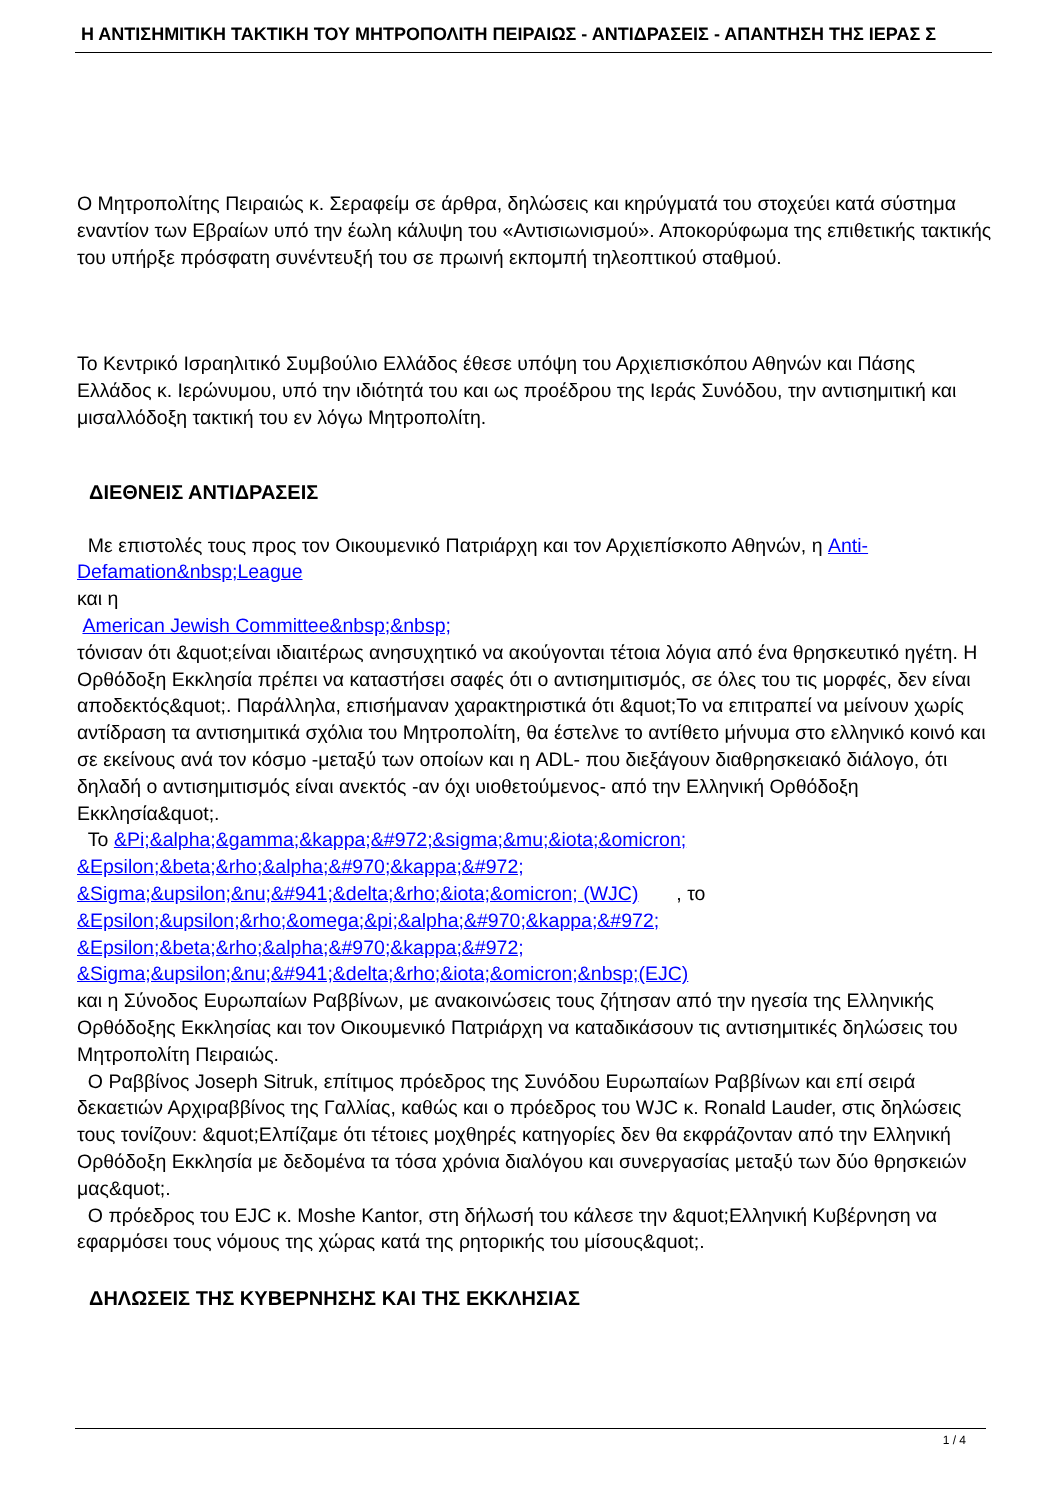Η ΑΝΤΙΣΗΜΙΤΙΚΗ ΤΑΚΤΙΚΗ ΤΟΥ ΜΗΤΡΟΠΟΛΙΤΗ ΠΕΙΡΑΙΩΣ - ΑΝΤΙΔΡΑΣΕΙΣ - ΑΠΑΝΤΗΣΗ ΤΗΣ ΙΕΡΑΣ Σ
Ο Μητροπολίτης Πειραιώς κ. Σεραφείμ σε άρθρα, δηλώσεις και κηρύγματά του στοχεύει κατά σύστημα εναντίον των Εβραίων υπό την έωλη κάλυψη του «Αντισιωνισμού». Αποκορύφωμα της επιθετικής τακτικής του υπήρξε πρόσφατη συνέντευξή του σε πρωινή εκπομπή τηλεοπτικού σταθμού.
Το Κεντρικό Ισραηλιτικό Συμβούλιο Ελλάδος έθεσε υπόψη του Αρχιεπισκόπου Αθηνών και Πάσης Ελλάδος κ. Ιερώνυμου, υπό την ιδιότητά του και ως προέδρου της Ιεράς Συνόδου, την αντισημιτική και μισαλλόδοξη τακτική του εν λόγω Μητροπολίτη.
ΔΙΕΘΝΕΙΣ ΑΝΤΙΔΡΑΣΕΙΣ
Με επιστολές τους προς τον Οικουμενικό Πατριάρχη και τον Αρχιεπίσκοπο Αθηνών, η Anti-Defamation&nbsp;League
και η
American Jewish Committee&nbsp;&nbsp;
τόνισαν ότι &quot;είναι ιδιαιτέρως ανησυχητικό να ακούγονται τέτοια λόγια από ένα θρησκευτικό ηγέτη. Η Ορθόδοξη Εκκλησία πρέπει να καταστήσει σαφές ότι ο αντισημιτισμός, σε όλες του τις μορφές, δεν είναι αποδεκτός&quot;. Παράλληλα, επισήμαναν χαρακτηριστικά ότι &quot;Το να επιτραπεί να μείνουν χωρίς αντίδραση τα αντισημιτικά σχόλια του Μητροπολίτη, θα έστελνε το αντίθετο μήνυμα στο ελληνικό κοινό και σε εκείνους ανά τον κόσμο -μεταξύ των οποίων και η ADL- που διεξάγουν διαθρησκειακό διάλογο, ότι δηλαδή ο αντισημιτισμός είναι ανεκτός -αν όχι υιοθετούμενος- από την Ελληνική Ορθόδοξη Εκκλησία&quot;.
Το &Pi;&alpha;&gamma;&kappa;&#972;&sigma;&mu;&iota;&omicron;
&Epsilon;&beta;&rho;&alpha;&#970;&kappa;&#972;
&Sigma;&upsilon;&nu;&#941;&delta;&rho;&iota;&omicron; (WJC) , το &Epsilon;&upsilon;&rho;&omega;&pi;&alpha;&#970;&kappa;&#972;
&Epsilon;&beta;&rho;&alpha;&#970;&kappa;&#972;
&Sigma;&upsilon;&nu;&#941;&delta;&rho;&iota;&omicron;&nbsp;(EJC)
και η Σύνοδος Ευρωπαίων Ραββίνων, με ανακοινώσεις τους ζήτησαν από την ηγεσία της Ελληνικής Ορθόδοξης Εκκλησίας και τον Οικουμενικό Πατριάρχη να καταδικάσουν τις αντισημιτικές δηλώσεις του Μητροπολίτη Πειραιώς.
Ο Ραββίνος Joseph Sitruk, επίτιμος πρόεδρος της Συνόδου Ευρωπαίων Ραββίνων και επί σειρά δεκαετιών Αρχιραββίνος της Γαλλίας, καθώς και ο πρόεδρος του WJC κ. Ronald Lauder, στις δηλώσεις τους τονίζουν: &quot;Ελπίζαμε ότι τέτοιες μοχθηρές κατηγορίες δεν θα εκφράζονταν από την Ελληνική Ορθόδοξη Εκκλησία με δεδομένα τα τόσα χρόνια διαλόγου και συνεργασίας μεταξύ των δύο θρησκειών μας&quot;.
Ο πρόεδρος του EJC κ. Moshe Kantor, στη δήλωσή του κάλεσε την &quot;Ελληνική Κυβέρνηση να εφαρμόσει τους νόμους της χώρας κατά της ρητορικής του μίσους&quot;.
ΔΗΛΩΣΕΙΣ ΤΗΣ ΚΥΒΕΡΝΗΣΗΣ ΚΑΙ ΤΗΣ ΕΚΚΛΗΣΙΑΣ
1 / 4